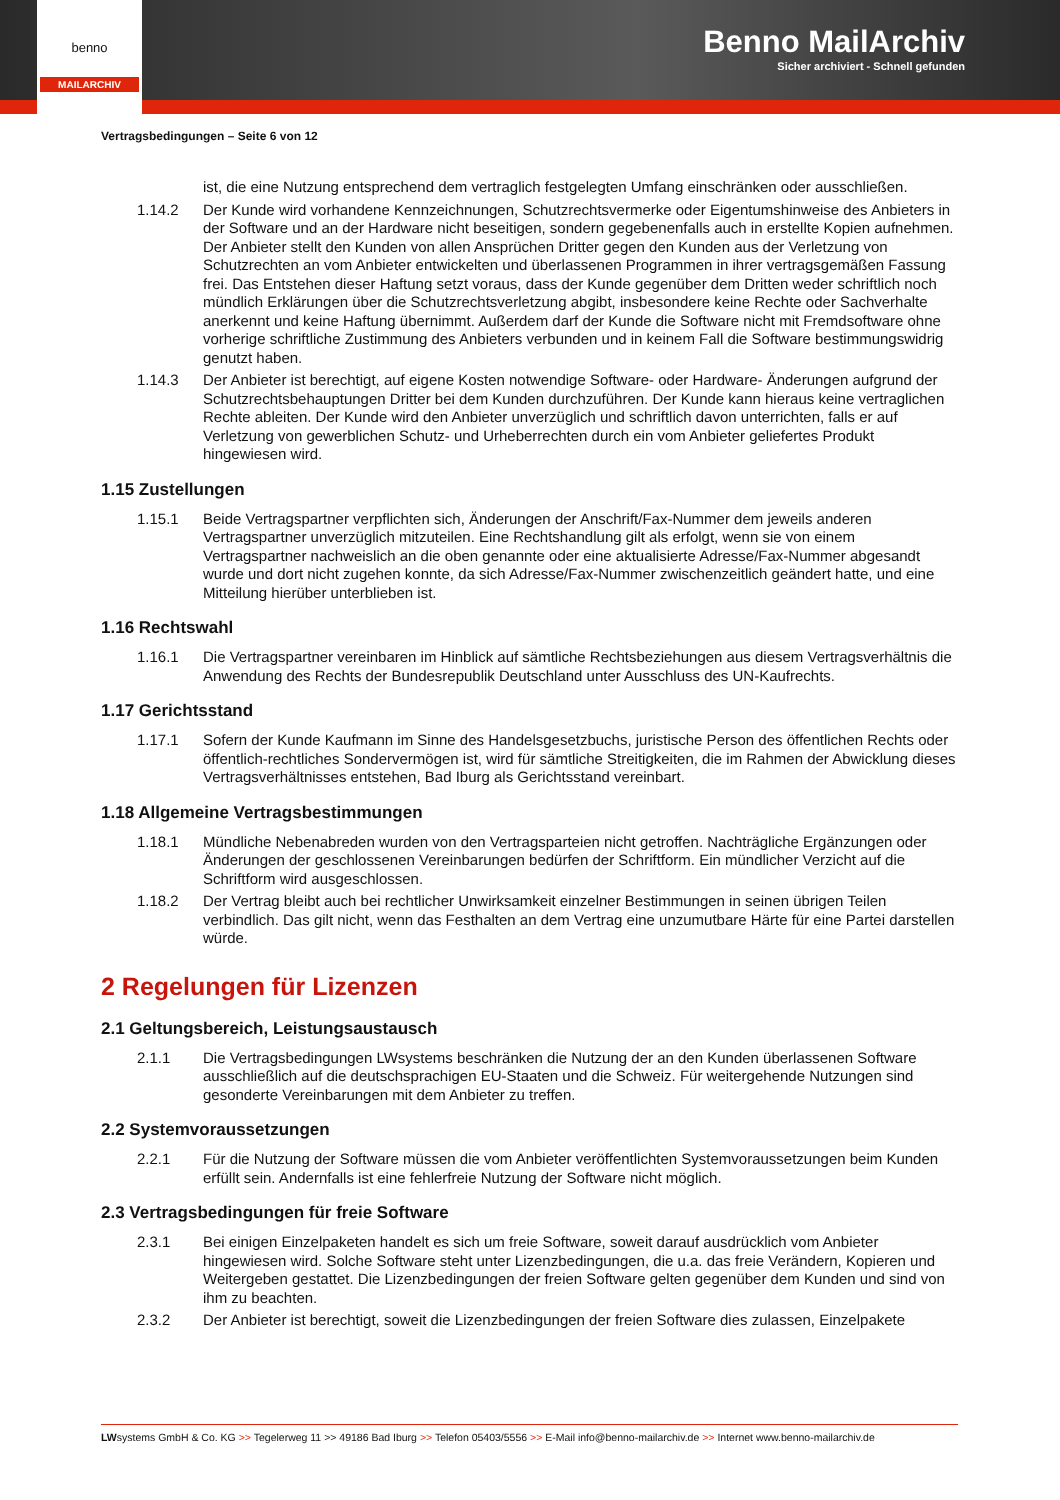Benno MailArchiv
Sicher archiviert - Schnell gefunden
benno
MAILARCHIV
Vertragsbedingungen – Seite 6 von 12
ist, die eine Nutzung entsprechend dem vertraglich festgelegten Umfang einschränken oder ausschließen.
1.14.2 Der Kunde wird vorhandene Kennzeichnungen, Schutzrechtsvermerke oder Eigentumshinweise des Anbieters in der Software und an der Hardware nicht beseitigen, sondern gegebenenfalls auch in erstellte Kopien aufnehmen. Der Anbieter stellt den Kunden von allen Ansprüchen Dritter gegen den Kunden aus der Verletzung von Schutzrechten an vom Anbieter entwickelten und überlassenen Programmen in ihrer vertragsgemäßen Fassung frei. Das Entstehen dieser Haftung setzt voraus, dass der Kunde gegenüber dem Dritten weder schriftlich noch mündlich Erklärungen über die Schutzrechtsverletzung abgibt, insbesondere keine Rechte oder Sachverhalte anerkennt und keine Haftung übernimmt. Außerdem darf der Kunde die Software nicht mit Fremdsoftware ohne vorherige schriftliche Zustimmung des Anbieters verbunden und in keinem Fall die Software bestimmungswidrig genutzt haben.
1.14.3 Der Anbieter ist berechtigt, auf eigene Kosten notwendige Software- oder Hardware- Änderungen aufgrund der Schutzrechtsbehauptungen Dritter bei dem Kunden durchzuführen. Der Kunde kann hieraus keine vertraglichen Rechte ableiten. Der Kunde wird den Anbieter unverzüglich und schriftlich davon unterrichten, falls er auf Verletzung von gewerblichen Schutz- und Urheberrechten durch ein vom Anbieter geliefertes Produkt hingewiesen wird.
1.15 Zustellungen
1.15.1 Beide Vertragspartner verpflichten sich, Änderungen der Anschrift/Fax-Nummer dem jeweils anderen Vertragspartner unverzüglich mitzuteilen. Eine Rechtshandlung gilt als erfolgt, wenn sie von einem Vertragspartner nachweislich an die oben genannte oder eine aktualisierte Adresse/Fax-Nummer abgesandt wurde und dort nicht zugehen konnte, da sich Adresse/Fax-Nummer zwischenzeitlich geändert hatte, und eine Mitteilung hierüber unterblieben ist.
1.16 Rechtswahl
1.16.1 Die Vertragspartner vereinbaren im Hinblick auf sämtliche Rechtsbeziehungen aus diesem Vertragsverhältnis die Anwendung des Rechts der Bundesrepublik Deutschland unter Ausschluss des UN-Kaufrechts.
1.17 Gerichtsstand
1.17.1 Sofern der Kunde Kaufmann im Sinne des Handelsgesetzbuchs, juristische Person des öffentlichen Rechts oder öffentlich-rechtliches Sondervermögen ist, wird für sämtliche Streitigkeiten, die im Rahmen der Abwicklung dieses Vertragsverhältnisses entstehen, Bad Iburg als Gerichtsstand vereinbart.
1.18 Allgemeine Vertragsbestimmungen
1.18.1 Mündliche Nebenabreden wurden von den Vertragsparteien nicht getroffen. Nachträgliche Ergänzungen oder Änderungen der geschlossenen Vereinbarungen bedürfen der Schriftform. Ein mündlicher Verzicht auf die Schriftform wird ausgeschlossen.
1.18.2 Der Vertrag bleibt auch bei rechtlicher Unwirksamkeit einzelner Bestimmungen in seinen übrigen Teilen verbindlich. Das gilt nicht, wenn das Festhalten an dem Vertrag eine unzumutbare Härte für eine Partei darstellen würde.
2 Regelungen für Lizenzen
2.1 Geltungsbereich, Leistungsaustausch
2.1.1 Die Vertragsbedingungen LWsystems beschränken die Nutzung der an den Kunden überlassenen Software ausschließlich auf die deutschsprachigen EU-Staaten und die Schweiz. Für weitergehende Nutzungen sind gesonderte Vereinbarungen mit dem Anbieter zu treffen.
2.2 Systemvoraussetzungen
2.2.1 Für die Nutzung der Software müssen die vom Anbieter veröffentlichten Systemvoraussetzungen beim Kunden erfüllt sein. Andernfalls ist eine fehlerfreie Nutzung der Software nicht möglich.
2.3 Vertragsbedingungen für freie Software
2.3.1 Bei einigen Einzelpaketen handelt es sich um freie Software, soweit darauf ausdrücklich vom Anbieter hingewiesen wird. Solche Software steht unter Lizenzbedingungen, die u.a. das freie Verändern, Kopieren und Weitergeben gestattet. Die Lizenzbedingungen der freien Software gelten gegenüber dem Kunden und sind von ihm zu beachten.
2.3.2 Der Anbieter ist berechtigt, soweit die Lizenzbedingungen der freien Software dies zulassen, Einzelpakete
LWsystems GmbH & Co. KG >> Tegelerweg 11 >> 49186 Bad Iburg >> Telefon 05403/5556 >> E-Mail info@benno-mailarchiv.de >> Internet www.benno-mailarchiv.de